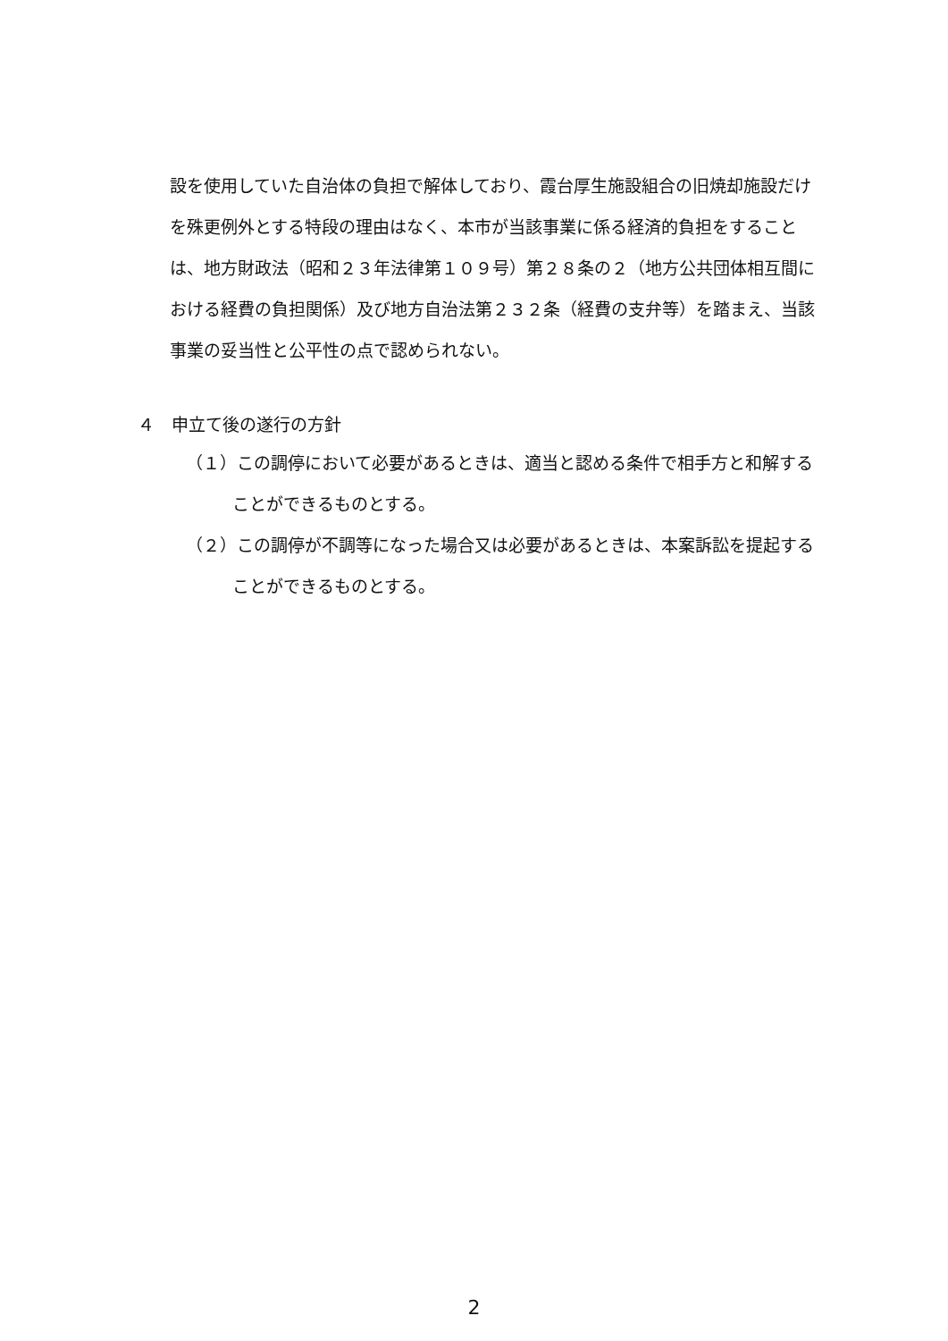設を使用していた自治体の負担で解体しており、霞台厚生施設組合の旧焼却施設だけを殊更例外とする特段の理由はなく、本市が当該事業に係る経済的負担をすることは、地方財政法（昭和２３年法律第１０９号）第２８条の２（地方公共団体相互間における経費の負担関係）及び地方自治法第２３２条（経費の支弁等）を踏まえ、当該事業の妥当性と公平性の点で認められない。
４　申立て後の遂行の方針
（１）この調停において必要があるときは、適当と認める条件で相手方と和解することができるものとする。
（２）この調停が不調等になった場合又は必要があるときは、本案訴訟を提起することができるものとする。
2